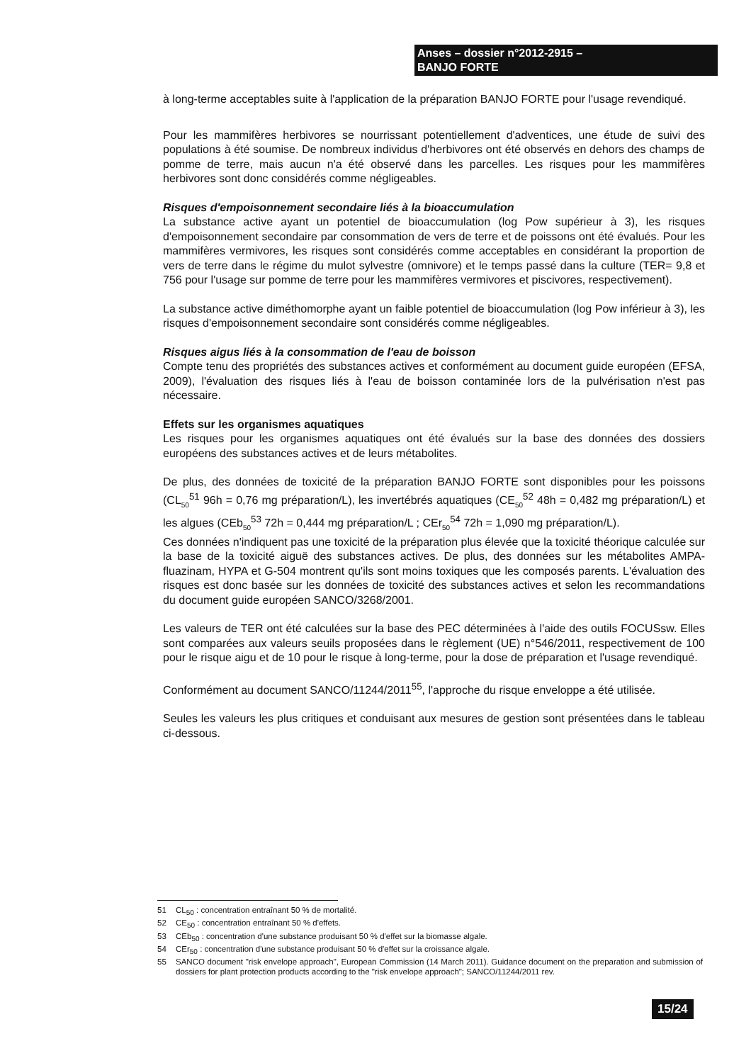Anses – dossier n°2012-2915 –
BANJO FORTE
à long-terme acceptables suite à l'application de la préparation BANJO FORTE pour l'usage revendiqué.
Pour les mammifères herbivores se nourrissant potentiellement d'adventices, une étude de suivi des populations à été soumise. De nombreux individus d'herbivores ont été observés en dehors des champs de pomme de terre, mais aucun n'a été observé dans les parcelles. Les risques pour les mammifères herbivores sont donc considérés comme négligeables.
Risques d'empoisonnement secondaire liés à la bioaccumulation
La substance active ayant un potentiel de bioaccumulation (log Pow supérieur à 3), les risques d'empoisonnement secondaire par consommation de vers de terre et de poissons ont été évalués. Pour les mammifères vermivores, les risques sont considérés comme acceptables en considérant la proportion de vers de terre dans le régime du mulot sylvestre (omnivore) et le temps passé dans la culture (TER= 9,8 et 756 pour l'usage sur pomme de terre pour les mammifères vermivores et piscivores, respectivement).
La substance active diméthomorphe ayant un faible potentiel de bioaccumulation (log Pow inférieur à 3), les risques d'empoisonnement secondaire sont considérés comme négligeables.
Risques aigus liés à la consommation de l'eau de boisson
Compte tenu des propriétés des substances actives et conformément au document guide européen (EFSA, 2009), l'évaluation des risques liés à l'eau de boisson contaminée lors de la pulvérisation n'est pas nécessaire.
Effets sur les organismes aquatiques
Les risques pour les organismes aquatiques ont été évalués sur la base des données des dossiers européens des substances actives et de leurs métabolites.
De plus, des données de toxicité de la préparation BANJO FORTE sont disponibles pour les poissons (CL<sub>50</sub><sup>51</sup> 96h = 0,76 mg préparation/L), les invertébrés aquatiques (CE<sub>50</sub><sup>52</sup> 48h = 0,482 mg préparation/L) et les algues (CEb<sub>50</sub><sup>53</sup> 72h = 0,444 mg préparation/L ; CEr<sub>50</sub><sup>54</sup> 72h = 1,090 mg préparation/L).
Ces données n'indiquent pas une toxicité de la préparation plus élevée que la toxicité théorique calculée sur la base de la toxicité aiguë des substances actives. De plus, des données sur les métabolites AMPA-fluazinam, HYPA et G-504 montrent qu'ils sont moins toxiques que les composés parents. L'évaluation des risques est donc basée sur les données de toxicité des substances actives et selon les recommandations du document guide européen SANCO/3268/2001.
Les valeurs de TER ont été calculées sur la base des PEC déterminées à l'aide des outils FOCUSsw. Elles sont comparées aux valeurs seuils proposées dans le règlement (UE) n°546/2011, respectivement de 100 pour le risque aigu et de 10 pour le risque à long-terme, pour la dose de préparation et l'usage revendiqué.
Conformément au document SANCO/11244/2011<sup>55</sup>, l'approche du risque enveloppe a été utilisée.
Seules les valeurs les plus critiques et conduisant aux mesures de gestion sont présentées dans le tableau ci-dessous.
51 CL<sub>50</sub> : concentration entraînant 50 % de mortalité.
52 CE<sub>50</sub> : concentration entraînant 50 % d'effets.
53 CEb<sub>50</sub> : concentration d'une substance produisant 50 % d'effet sur la biomasse algale.
54 CEr<sub>50</sub> : concentration d'une substance produisant 50 % d'effet sur la croissance algale.
55 SANCO document "risk envelope approach", European Commission (14 March 2011). Guidance document on the preparation and submission of dossiers for plant protection products according to the "risk envelope approach"; SANCO/11244/2011 rev.
15/24